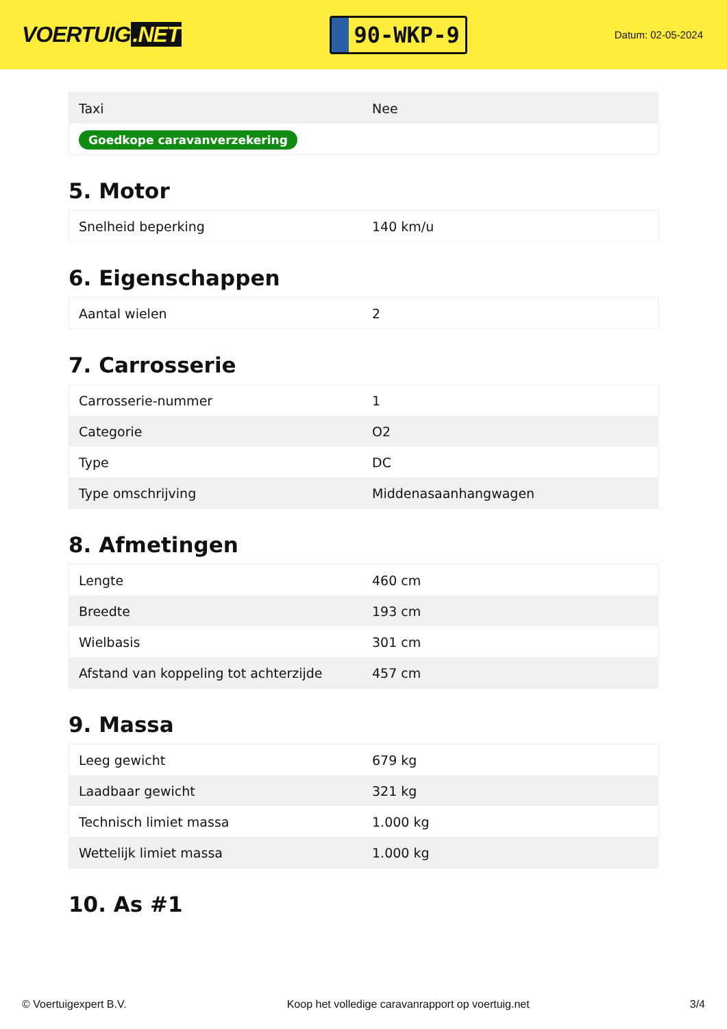VOERTUIG.NET
90-WKP-9
Datum: 02-05-2024
| Taxi | Nee |
| Goedkope caravanverzekering | |
5. Motor
| Snelheid beperking | 140 km/u |
6. Eigenschappen
| Aantal wielen | 2 |
7. Carrosserie
| Carrosserie-nummer | 1 |
| Categorie | O2 |
| Type | DC |
| Type omschrijving | Middenasaanhangwagen |
8. Afmetingen
| Lengte | 460 cm |
| Breedte | 193 cm |
| Wielbasis | 301 cm |
| Afstand van koppeling tot achterzijde | 457 cm |
9. Massa
| Leeg gewicht | 679 kg |
| Laadbaar gewicht | 321 kg |
| Technisch limiet massa | 1.000 kg |
| Wettelijk limiet massa | 1.000 kg |
10. As #1
© Voertuigexpert B.V. Koop het volledige caravanrapport op voertuig.net 3/4